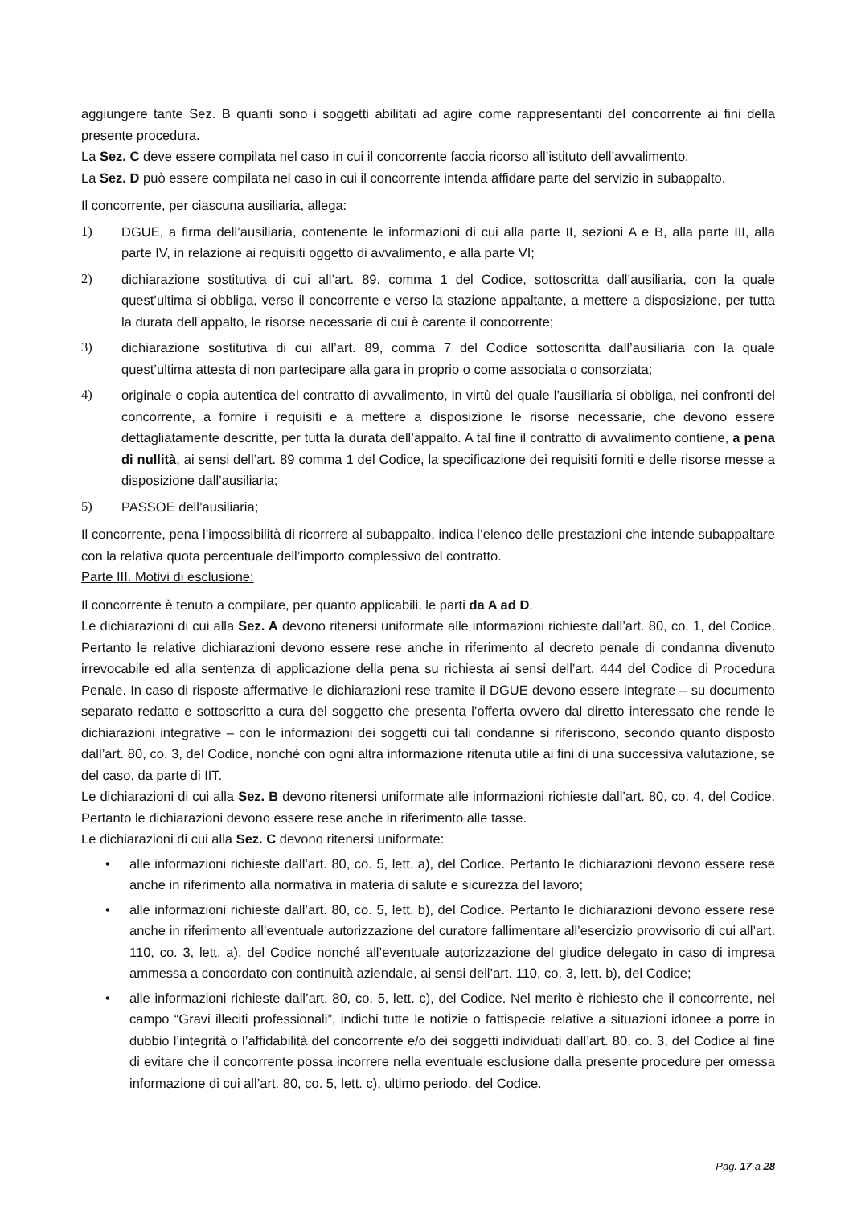aggiungere tante Sez. B quanti sono i soggetti abilitati ad agire come rappresentanti del concorrente ai fini della presente procedura.
La Sez. C deve essere compilata nel caso in cui il concorrente faccia ricorso all’istituto dell’avvalimento.
La Sez. D può essere compilata nel caso in cui il concorrente intenda affidare parte del servizio in subappalto.
Il concorrente, per ciascuna ausiliaria, allega:
1) DGUE, a firma dell’ausiliaria, contenente le informazioni di cui alla parte II, sezioni A e B, alla parte III, alla parte IV, in relazione ai requisiti oggetto di avvalimento, e alla parte VI;
2) dichiarazione sostitutiva di cui all’art. 89, comma 1 del Codice, sottoscritta dall’ausiliaria, con la quale quest’ultima si obbliga, verso il concorrente e verso la stazione appaltante, a mettere a disposizione, per tutta la durata dell’appalto, le risorse necessarie di cui è carente il concorrente;
3) dichiarazione sostitutiva di cui all’art. 89, comma 7 del Codice sottoscritta dall’ausiliaria con la quale quest’ultima attesta di non partecipare alla gara in proprio o come associata o consorziata;
4) originale o copia autentica del contratto di avvalimento, in virtù del quale l’ausiliaria si obbliga, nei confronti del concorrente, a fornire i requisiti e a mettere a disposizione le risorse necessarie, che devono essere dettagliatamente descritte, per tutta la durata dell’appalto. A tal fine il contratto di avvalimento contiene, a pena di nullità, ai sensi dell’art. 89 comma 1 del Codice, la specificazione dei requisiti forniti e delle risorse messe a disposizione dall’ausiliaria;
5) PASSOE dell’ausiliaria;
Il concorrente, pena l’impossibilità di ricorrere al subappalto, indica l’elenco delle prestazioni che intende subappaltare con la relativa quota percentuale dell’importo complessivo del contratto.
Parte III. Motivi di esclusione:
Il concorrente è tenuto a compilare, per quanto applicabili, le parti da A ad D.
Le dichiarazioni di cui alla Sez. A devono ritenersi uniformate alle informazioni richieste dall’art. 80, co. 1, del Codice. Pertanto le relative dichiarazioni devono essere rese anche in riferimento al decreto penale di condanna divenuto irrevocabile ed alla sentenza di applicazione della pena su richiesta ai sensi dell’art. 444 del Codice di Procedura Penale. In caso di risposte affermative le dichiarazioni rese tramite il DGUE devono essere integrate – su documento separato redatto e sottoscritto a cura del soggetto che presenta l’offerta ovvero dal diretto interessato che rende le dichiarazioni integrative – con le informazioni dei soggetti cui tali condanne si riferiscono, secondo quanto disposto dall’art. 80, co. 3, del Codice, nonché con ogni altra informazione ritenuta utile ai fini di una successiva valutazione, se del caso, da parte di IIT.
Le dichiarazioni di cui alla Sez. B devono ritenersi uniformate alle informazioni richieste dall’art. 80, co. 4, del Codice. Pertanto le dichiarazioni devono essere rese anche in riferimento alle tasse.
Le dichiarazioni di cui alla Sez. C devono ritenersi uniformate:
• alle informazioni richieste dall’art. 80, co. 5, lett. a), del Codice. Pertanto le dichiarazioni devono essere rese anche in riferimento alla normativa in materia di salute e sicurezza del lavoro;
• alle informazioni richieste dall’art. 80, co. 5, lett. b), del Codice. Pertanto le dichiarazioni devono essere rese anche in riferimento all’eventuale autorizzazione del curatore fallimentare all’esercizio provvisorio di cui all’art. 110, co. 3, lett. a), del Codice nonché all’eventuale autorizzazione del giudice delegato in caso di impresa ammessa a concordato con continuità aziendale, ai sensi dell’art. 110, co. 3, lett. b), del Codice;
• alle informazioni richieste dall’art. 80, co. 5, lett. c), del Codice. Nel merito è richiesto che il concorrente, nel campo “Gravi illeciti professionali”, indichi tutte le notizie o fattispecie relative a situazioni idonee a porre in dubbio l’integrità o l’affidabilità del concorrente e/o dei soggetti individuati dall’art. 80, co. 3, del Codice al fine di evitare che il concorrente possa incorrere nella eventuale esclusione dalla presente procedure per omessa informazione di cui all’art. 80, co. 5, lett. c), ultimo periodo, del Codice.
Pag. 17 a 28